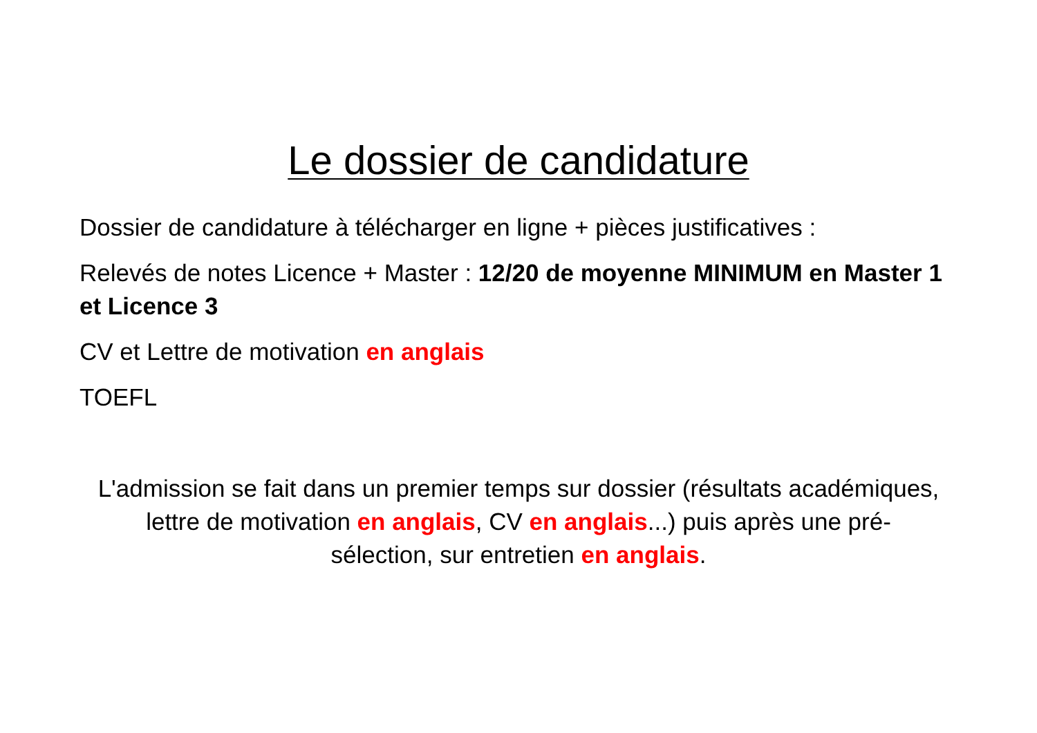Le dossier de candidature
Dossier de candidature à télécharger en ligne + pièces justificatives :
Relevés de notes Licence + Master : 12/20 de moyenne MINIMUM en Master 1 et Licence 3
CV et Lettre de motivation en anglais
TOEFL
L'admission se fait dans un premier temps sur dossier (résultats académiques, lettre de motivation en anglais, CV en anglais...) puis après une pré-sélection, sur entretien en anglais.